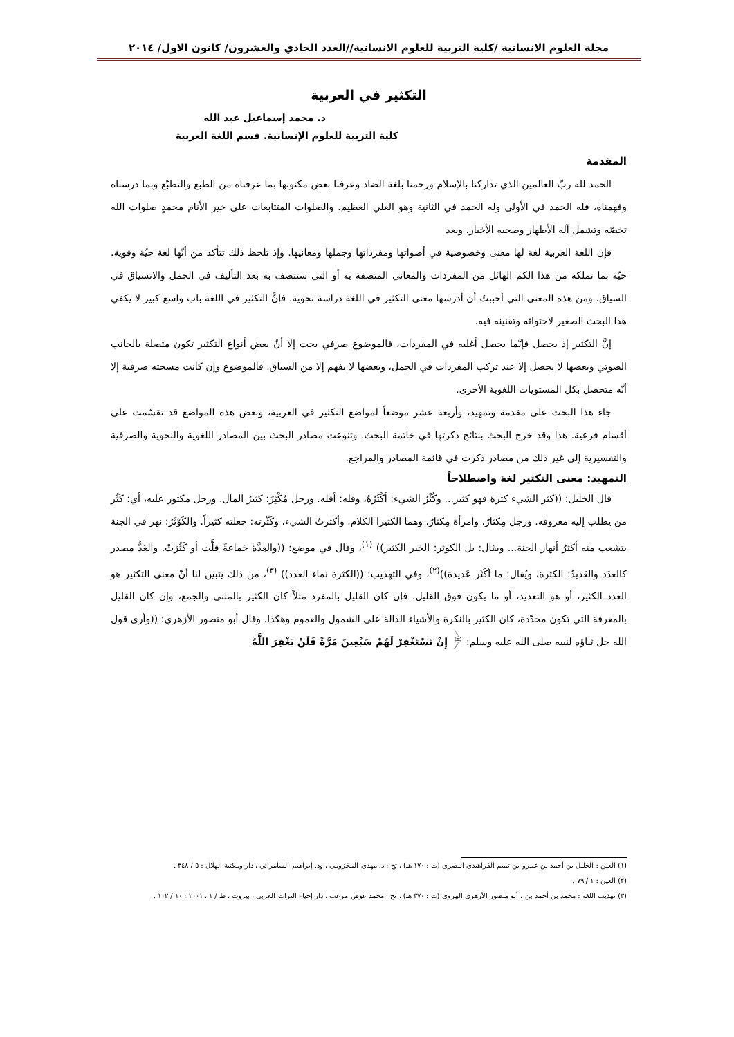مجلة العلوم الانسانية /كلية التربية للعلوم الانسانية//العدد الحادي والعشرون/ كانون الاول/ ٢٠١٤
التكثير في العربية
د. محمد إسماعيل عبد الله
كلية التربية للعلوم الإنسانية. قسم اللغة العربية
المقدمة
الحمد لله ربّ العالمين الذي تداركنا بالإسلام ورحمنا بلغة الضاد وعرفنا بعض مكنونها بما عرفناه من الطبع والتطبّع وبما درسناه وفهمناه، فله الحمد في الأولى وله الحمد في الثانية وهو العلي العظيم. والصلوات المتتابعات على خير الأنام محمدٍ صلوات الله تخصّه وتشمل آله الأطهار وصحبه الأخيار. وبعد
فإن اللغة العربية لغة لها معنى وخصوصية في أصواتها ومفرداتها وجملها ومعانيها. وإذ تلحظ ذلك تتأكد من أنّها لغة حيّة وقوية. حيّة بما تملكه من هذا الكم الهائل من المفردات والمعاني المتصفة به أو التي ستتصف به بعد التأليف في الجمل والانسياق في السياق. ومن هذه المعنى التي أحببتُ أن أدرسها معنى التكثير في اللغة دراسة نحوية. فإنَّ التكثير في اللغة باب واسع كبير لا يكفي هذا البحث الصغير لاحتوائه وتقنينه فيه.
إنَّ التكثير إذ يحصل فإنّما يحصل أغلبه في المفردات، فالموضوع صرفي بحت إلا أنّ بعض أنواع التكثير تكون متصلة بالجانب الصوتي وبعضها لا يحصل إلا عند تركب المفردات في الجمل، وبعضها لا يفهم إلا من السياق. فالموضوع وإن كانت مسحته صرفية إلا أنّه متحصل بكل المستويات اللغوية الأخرى.
جاء هذا البحث على مقدمة وتمهيد، وأربعة عشر موضعاً لمواضع التكثير في العربية، وبعض هذه المواضع قد تقسّمت على أقسام فرعية. هذا وقد خرج البحث بنتائج ذكرتها في خاتمة البحث. وتنوعت مصادر البحث بين المصادر اللغوية والنحوية والصرفية والتفسيرية إلى غير ذلك من مصادر ذكرت في قائمة المصادر والمراجع.
التمهيد: معنى التكثير لغة واصطلاحاً
قال الخليل: ((كثر الشيء كثرة فهو كثير... وكُثْرُ الشيء: أكْثَرُهُ، وقله: أقله. ورجل مُكْثِرٌ: كثيرُ المال. ورجل مكثور عليه، أي: كَثُر من يطلب إليه معروفه. ورجل مِكثارٌ، وامرأة مِكثارٌ، وهما الكثيرا الكلام. وأكثرتُ الشيء، وكَثّرته: جعلته كثيراً. والكَوْثَرُ: نهر في الجنة يتشعب منه أكثرُ أنهار الجنة... ويقال: بل الكوثر: الخير الكثير)) <sup>(١)</sup>، وقال في موضع: ((والعِدَّة جَماعةٌ قلَّت أو كَثُرَتْ. والعَدُّ مصدر كالعدَد والعَديدُ: الكثرة، ويُقال: ما أكَثَر عَديدة))<sup>(٢)</sup>، وفي التهذيب: ((الكثرة نماء العدد)) <sup>(٣)</sup>، من ذلك يتبين لنا أنّ معنى التكثير هو العدد الكثير، أو هو التعديد، أو ما يكون فوق القليل. فإن كان القليل بالمفرد مثلاً كان الكثير بالمثنى والجمع، وإن كان القليل بالمعرفة التي تكون محدّدة، كان الكثير بالنكرة والأشياء الدالة على الشمول والعموم وهكذا. وقال أبو منصور الأزهري: ((وأرى قول الله جل ثناؤه لنبيه صلى الله عليه وسلم: ﴿ إِنْ تَسْتَغْفِرْ لَهُمْ سَبْعِينَ مَرَّةً فَلَنْ يَغْفِرَ اللَّهُ
(١) العين : الخليل بن أحمد بن عمرو بن تميم الفراهيدي البصري (ت : ١٧٠ هـ) ، تح : د. مهدي المخزومي ، ود. إبراهيم السامرائي ، دار ومكتبة الهلال : ٥ / ٣٤٨ .
(٢) العين : ١ / ٧٩ .
(٣) تهذيب اللغة : محمد بن أحمد بن ، أبو منصور الأزهري الهروي (ت : ٣٧٠ هـ) ، تح : محمد عوض مرعب ، دار إحياء التراث العربي ، بيروت ، ط / ١ ، ٢٠٠١ : ١٠ / ١٠٢ .